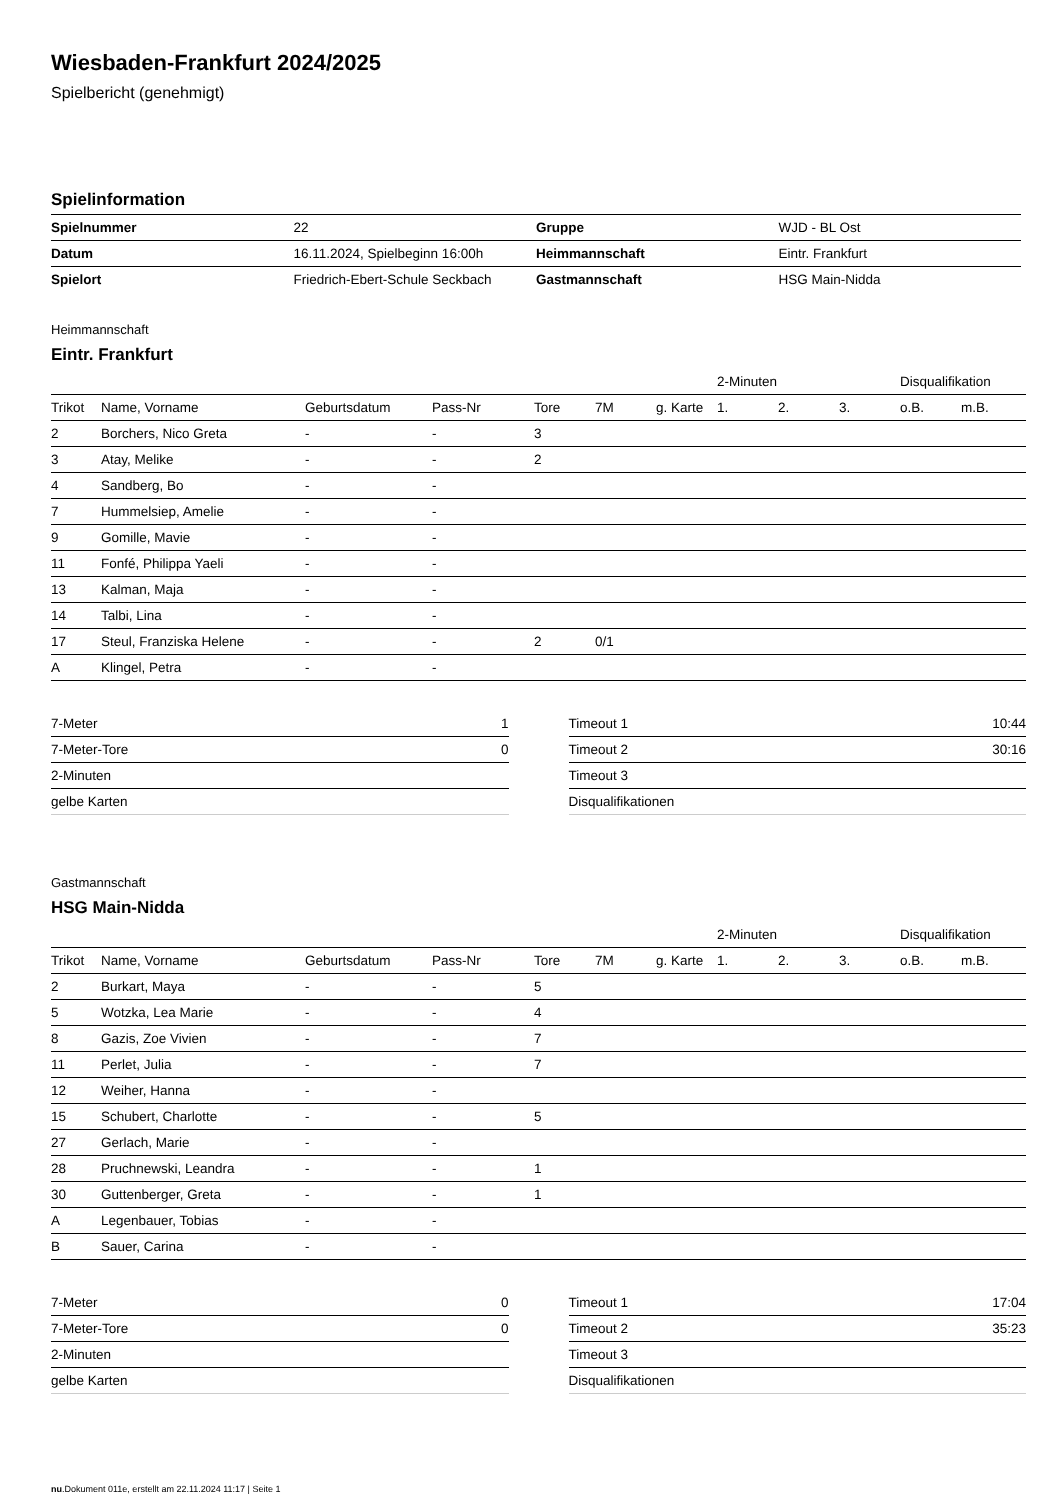Wiesbaden-Frankfurt 2024/2025
Spielbericht (genehmigt)
Spielinformation
| Spielnummer | 22 | | Gruppe | WJD - BL Ost |
| Datum | 16.11.2024, Spielbeginn 16:00h | | Heimmannschaft | Eintr. Frankfurt |
| Spielort | Friedrich-Ebert-Schule Seckbach | | Gastmannschaft | HSG Main-Nidda |
Heimmannschaft
Eintr. Frankfurt
| | | | | | | | 2-Minuten | | | Disqualifikation | |
| Trikot | Name, Vorname | Geburtsdatum | Pass-Nr | Tore | 7M | g. Karte | 1. | 2. | 3. | o.B. | m.B. |
| 2 | Borchers, Nico Greta | - | - | 3 | | | | | | | |
| 3 | Atay, Melike | - | - | 2 | | | | | | | |
| 4 | Sandberg, Bo | - | - | | | | | | | | |
| 7 | Hummelsiep, Amelie | - | - | | | | | | | | |
| 9 | Gomille, Mavie | - | - | | | | | | | | |
| 11 | Fonfé, Philippa Yaeli | - | - | | | | | | | | |
| 13 | Kalman, Maja | - | - | | | | | | | | |
| 14 | Talbi, Lina | - | - | | | | | | | | |
| 17 | Steul, Franziska Helene | - | - | 2 | 0/1 | | | | | | |
| A | Klingel, Petra | - | - | | | | | | | | |
| 7-Meter | 1 |
| 7-Meter-Tore | 0 |
| 2-Minuten | |
| gelbe Karten | |
| Timeout 1 | 10:44 |
| Timeout 2 | 30:16 |
| Timeout 3 | |
| Disqualifikationen | |
Gastmannschaft
HSG Main-Nidda
| | | | | | | | 2-Minuten | | | Disqualifikation | |
| Trikot | Name, Vorname | Geburtsdatum | Pass-Nr | Tore | 7M | g. Karte | 1. | 2. | 3. | o.B. | m.B. |
| 2 | Burkart, Maya | - | - | 5 | | | | | | | |
| 5 | Wotzka, Lea Marie | - | - | 4 | | | | | | | |
| 8 | Gazis, Zoe Vivien | - | - | 7 | | | | | | | |
| 11 | Perlet, Julia | - | - | 7 | | | | | | | |
| 12 | Weiher, Hanna | - | - | | | | | | | | |
| 15 | Schubert, Charlotte | - | - | 5 | | | | | | | |
| 27 | Gerlach, Marie | - | - | | | | | | | | |
| 28 | Pruchnewski, Leandra | - | - | 1 | | | | | | | |
| 30 | Guttenberger, Greta | - | - | 1 | | | | | | | |
| A | Legenbauer, Tobias | - | - | | | | | | | | |
| B | Sauer, Carina | - | - | | | | | | | | |
| 7-Meter | 0 |
| 7-Meter-Tore | 0 |
| 2-Minuten | |
| gelbe Karten | |
| Timeout 1 | 17:04 |
| Timeout 2 | 35:23 |
| Timeout 3 | |
| Disqualifikationen | |
nu.Dokument 011e, erstellt am 22.11.2024 11:17 | Seite 1